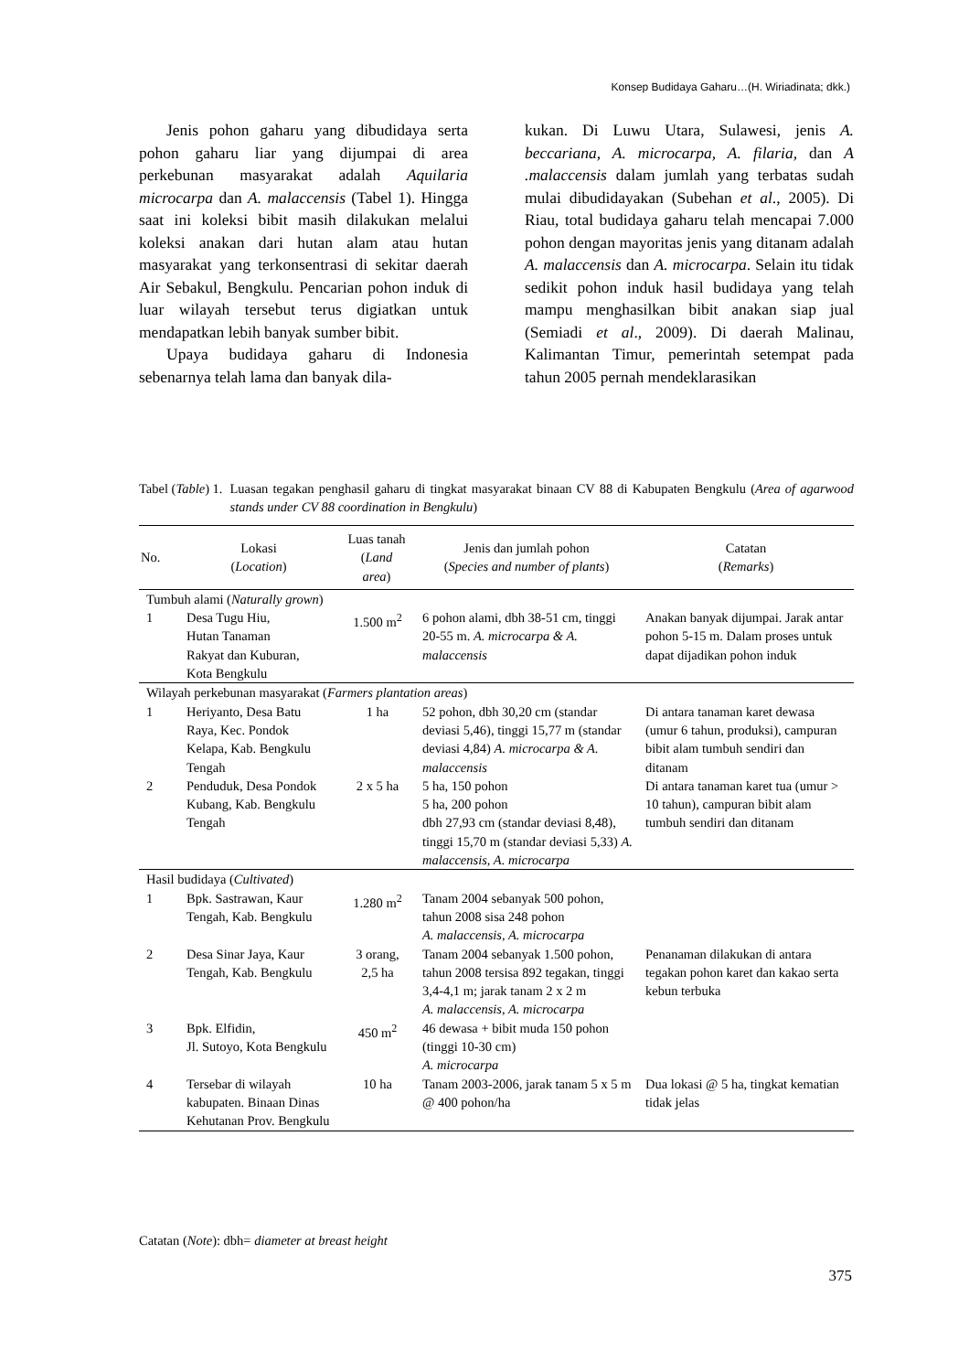Konsep Budidaya Gaharu…(H. Wiriadinata; dkk.)
Jenis pohon gaharu yang dibudidaya serta pohon gaharu liar yang dijumpai di area perkebunan masyarakat adalah Aquilaria microcarpa dan A. malaccensis (Tabel 1). Hingga saat ini koleksi bibit masih dilakukan melalui koleksi anakan dari hutan alam atau hutan masyarakat yang terkonsentrasi di sekitar daerah Air Sebakul, Bengkulu. Pencarian pohon induk di luar wilayah tersebut terus digiatkan untuk mendapatkan lebih banyak sumber bibit.
Upaya budidaya gaharu di Indonesia sebenarnya telah lama dan banyak dila-
kukan. Di Luwu Utara, Sulawesi, jenis A. beccariana, A. microcarpa, A. filaria, dan A .malaccensis dalam jumlah yang terbatas sudah mulai dibudidayakan (Subehan et al., 2005). Di Riau, total budidaya gaharu telah mencapai 7.000 pohon dengan mayoritas jenis yang ditanam adalah A. malaccensis dan A. microcarpa. Selain itu tidak sedikit pohon induk hasil budidaya yang telah mampu menghasilkan bibit anakan siap jual (Semiadi et al., 2009). Di daerah Malinau, Kalimantan Timur, pemerintah setempat pada tahun 2005 pernah mendeklarasikan
Tabel (Table) 1. Luasan tegakan penghasil gaharu di tingkat masyarakat binaan CV 88 di Kabupaten Bengkulu (Area of agarwood stands under CV 88 coordination in Bengkulu)
| No. | Lokasi ( Location ) | Luas tanah ( Land area ) | Jenis dan jumlah pohon ( Species and number of plants ) | Catatan ( Remarks ) |
| --- | --- | --- | --- | --- |
| Tumbuh alami ( Naturally grown ) | | | | |
| 1 | Desa Tugu Hiu, Hutan Tanaman Rakyat dan Kuburan, Kota Bengkulu | 1.500 m<sup>2</sup> | 6 pohon alami, dbh 38-51 cm, tinggi 20-55 m. A. microcarpa & A. malaccensis | Anakan banyak dijumpai. Jarak antar pohon 5-15 m. Dalam proses untuk dapat dijadikan pohon induk |
| Wilayah perkebunan masyarakat ( Farmers plantation areas ) | | | | |
| 1 | Heriyanto, Desa Batu Raya, Kec. Pondok Kelapa, Kab. Bengkulu Tengah | 1 ha | 52 pohon, dbh 30,20 cm (standar deviasi 5,46), tinggi 15,77 m (standar deviasi 4,84) A. microcarpa & A. malaccensis | Di antara tanaman karet dewasa (umur 6 tahun, produksi), campuran bibit alam tumbuh sendiri dan ditanam |
| 2 | Penduduk, Desa Pondok Kubang, Kab. Bengkulu Tengah | 2 x 5 ha | 5 ha, 150 pohon 5 ha, 200 pohon dbh 27,93 cm (standar deviasi 8,48), tinggi 15,70 m (standar deviasi 5,33) A. malaccensis, A. microcarpa | Di antara tanaman karet tua (umur > 10 tahun), campuran bibit alam tumbuh sendiri dan ditanam |
| Hasil budidaya ( Cultivated ) | | | | |
| 1 | Bpk. Sastrawan, Kaur Tengah, Kab. Bengkulu | 1.280 m<sup>2</sup> | Tanam 2004 sebanyak 500 pohon, tahun 2008 sisa 248 pohon A. malaccensis, A. microcarpa | |
| 2 | Desa Sinar Jaya, Kaur Tengah, Kab. Bengkulu | 3 orang, 2,5 ha | Tanam 2004 sebanyak 1.500 pohon, tahun 2008 tersisa 892 tegakan, tinggi 3,4-4,1 m; jarak tanam 2 x 2 m A. malaccensis, A. microcarpa | Penanaman dilakukan di antara tegakan pohon karet dan kakao serta kebun terbuka |
| 3 | Bpk. Elfidin, Jl. Sutoyo, Kota Bengkulu | 450 m<sup>2</sup> | 46 dewasa + bibit muda 150 pohon (tinggi 10-30 cm) A. microcarpa | |
| 4 | Tersebar di wilayah kabupaten. Binaan Dinas Kehutanan Prov. Bengkulu | 10 ha | Tanam 2003-2006, jarak tanam 5 x 5 m @ 400 pohon/ha | Dua lokasi @ 5 ha, tingkat kematian tidak jelas |
Catatan (Note): dbh= diameter at breast height
375